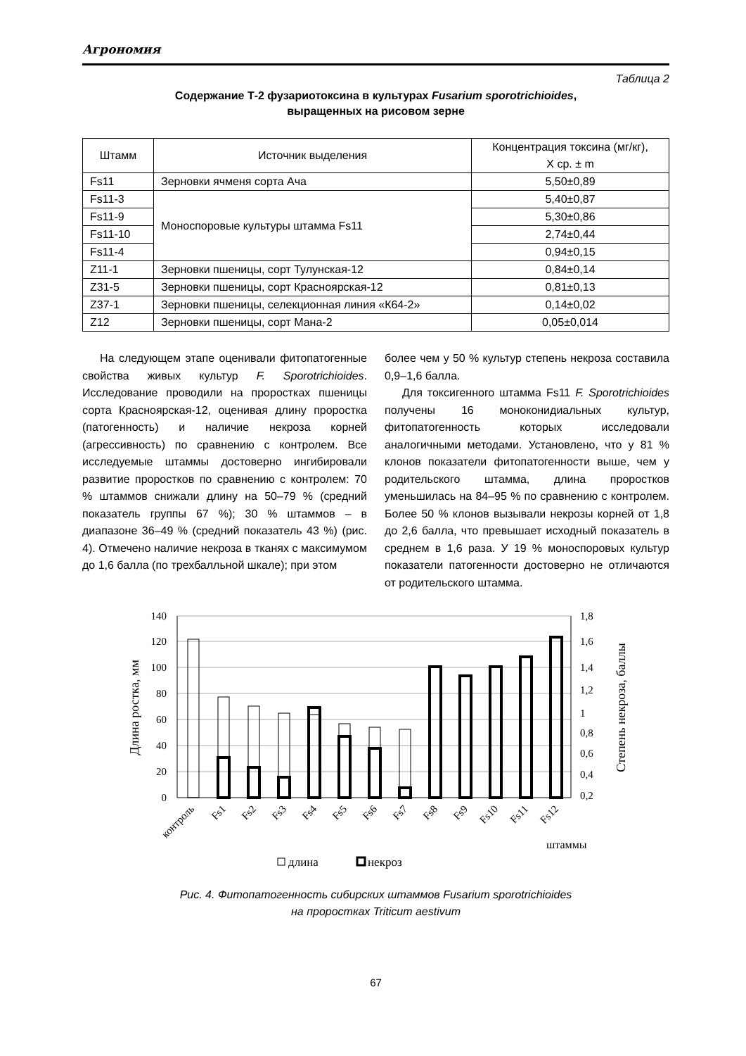Агрономия
Таблица 2
Содержание Т-2 фузариотоксина в культурах Fusarium sporotrichioides,
выращенных на рисовом зерне
| Штамм | Источник выделения | Концентрация токсина (мг/кг), X ср. ± m |
| --- | --- | --- |
| Fs11 | Зерновки ячменя сорта Ача | 5,50±0,89 |
| Fs11-3 | Моноспоровые культуры штамма Fs11 | 5,40±0,87 |
| Fs11-9 | | 5,30±0,86 |
| Fs11-10 | | 2,74±0,44 |
| Fs11-4 | | 0,94±0,15 |
| Z11-1 | Зерновки пшеницы, сорт Тулунская-12 | 0,84±0,14 |
| Z31-5 | Зерновки пшеницы, сорт Красноярская-12 | 0,81±0,13 |
| Z37-1 | Зерновки пшеницы, селекционная линия «К64-2» | 0,14±0,02 |
| Z12 | Зерновки пшеницы, сорт Мана-2 | 0,05±0,014 |
На следующем этапе оценивали фитопатогенные свойства живых культур F. Sporotrichioides. Исследование проводили на проростках пшеницы сорта Красноярская-12, оценивая длину проростка (патогенность) и наличие некроза корней (агрессивность) по сравнению с контролем. Все исследуемые штаммы достоверно ингибировали развитие проростков по сравнению с контролем: 70 % штаммов снижали длину на 50–79 % (средний показатель группы 67 %); 30 % штаммов – в диапазоне 36–49 % (средний показатель 43 %) (рис. 4). Отмечено наличие некроза в тканях с максимумом до 1,6 балла (по трехбалльной шкале); при этом
более чем у 50 % культур степень некроза составила 0,9–1,6 балла.
Для токсигенного штамма Fs11 F. Sporotrichioides получены 16 моноконидиальных культур, фитопатогенность которых исследовали аналогичными методами. Установлено, что у 81 % клонов показатели фитопатогенности выше, чем у родительского штамма, длина проростков уменьшилась на 84–95 % по сравнению с контролем. Более 50 % клонов вызывали некрозы корней от 1,8 до 2,6 балла, что превышает исходный показатель в среднем в 1,6 раза. У 19 % моноспоровых культур показатели патогенности достоверно не отличаются от родительского штамма.
140
120
100
80
60
40
20
0
1,8
1,6
1,4
1,2
1
0,8
0,6
0,4
0,2
Длина ростка, мм
Степень некроза, баллы
контроль
Fs1
Fs2
Fs3
Fs4
Fs5
Fs6
Fs7
Fs8
Fs9
Fs10
Fs11
Fs12
штаммы
длина
некроз
Рис. 4. Фитопатогенность сибирских штаммов Fusarium sporotrichioides
на проростках Triticum aestivum
67